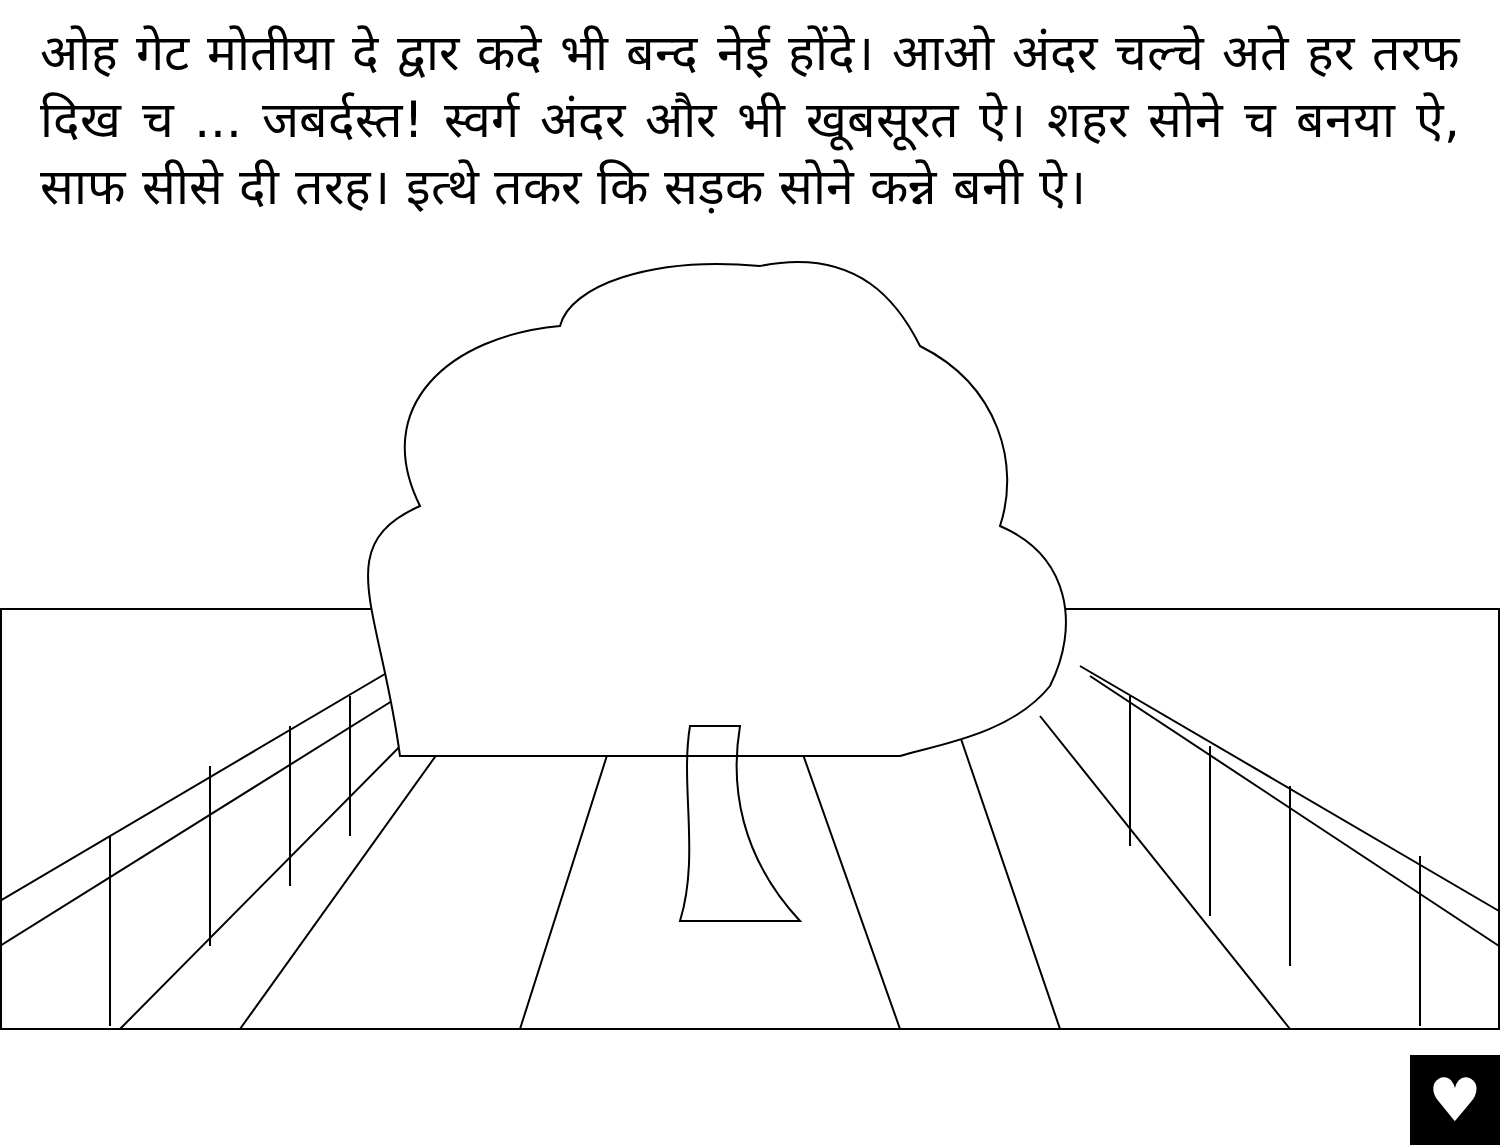ओह गेट मोतीया दे द्वार कदे भी बन्द नेई होंदे। आओ अंदर चल्चे अते हर तरफ दिख च ... जबर्दस्त! स्वर्ग अंदर और भी खूबसूरत ऐ। शहर सोने च बनया ऐ, साफ सीसे दी तरह। इत्थे तकर कि सड़क सोने कन्ने बनी ऐ।
♥